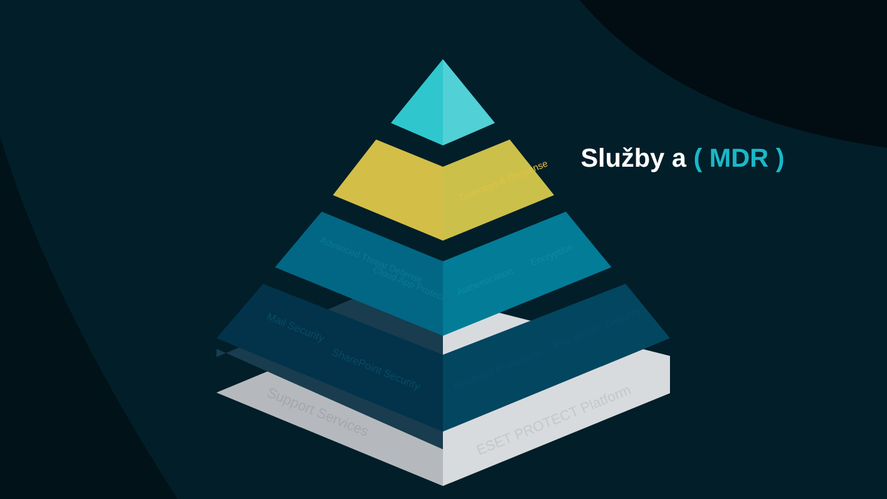Detection & Response
Mail Security
SharePoint Security
Endpoint Protection
File Server Security
Support Services
ESET PROTECT Platform
Advanced Threat Defense
Cloud App Protection
Authentication
Encryption
Služby a ( MDR )